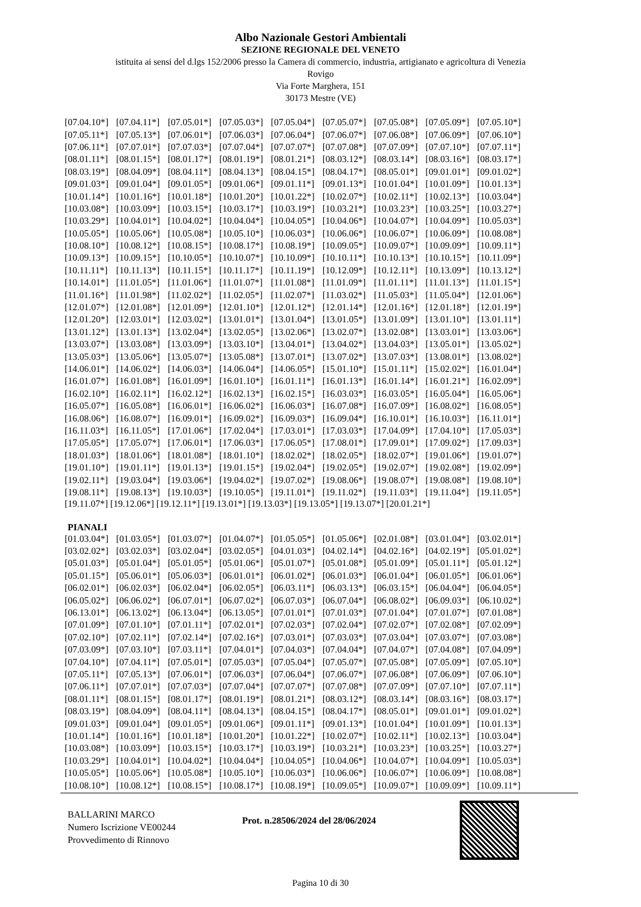Albo Nazionale Gestori Ambientali
SEZIONE REGIONALE DEL VENETO
istituita ai sensi del d.lgs 152/2006 presso la Camera di commercio, industria, artigianato e agricoltura di Venezia
Rovigo
Via Forte Marghera, 151
30173 Mestre (VE)
| [07.04.10*] | [07.04.11*] | [07.05.01*] | [07.05.03*] | [07.05.04*] | [07.05.07*] | [07.05.08*] | [07.05.09*] | [07.05.10*] |
| [07.05.11*] | [07.05.13*] | [07.06.01*] | [07.06.03*] | [07.06.04*] | [07.06.07*] | [07.06.08*] | [07.06.09*] | [07.06.10*] |
| [07.06.11*] | [07.07.01*] | [07.07.03*] | [07.07.04*] | [07.07.07*] | [07.07.08*] | [07.07.09*] | [07.07.10*] | [07.07.11*] |
| [08.01.11*] | [08.01.15*] | [08.01.17*] | [08.01.19*] | [08.01.21*] | [08.03.12*] | [08.03.14*] | [08.03.16*] | [08.03.17*] |
| [08.03.19*] | [08.04.09*] | [08.04.11*] | [08.04.13*] | [08.04.15*] | [08.04.17*] | [08.05.01*] | [09.01.01*] | [09.01.02*] |
| [09.01.03*] | [09.01.04*] | [09.01.05*] | [09.01.06*] | [09.01.11*] | [09.01.13*] | [10.01.04*] | [10.01.09*] | [10.01.13*] |
| [10.01.14*] | [10.01.16*] | [10.01.18*] | [10.01.20*] | [10.01.22*] | [10.02.07*] | [10.02.11*] | [10.02.13*] | [10.03.04*] |
| [10.03.08*] | [10.03.09*] | [10.03.15*] | [10.03.17*] | [10.03.19*] | [10.03.21*] | [10.03.23*] | [10.03.25*] | [10.03.27*] |
| [10.03.29*] | [10.04.01*] | [10.04.02*] | [10.04.04*] | [10.04.05*] | [10.04.06*] | [10.04.07*] | [10.04.09*] | [10.05.03*] |
| [10.05.05*] | [10.05.06*] | [10.05.08*] | [10.05.10*] | [10.06.03*] | [10.06.06*] | [10.06.07*] | [10.06.09*] | [10.08.08*] |
| [10.08.10*] | [10.08.12*] | [10.08.15*] | [10.08.17*] | [10.08.19*] | [10.09.05*] | [10.09.07*] | [10.09.09*] | [10.09.11*] |
| [10.09.13*] | [10.09.15*] | [10.10.05*] | [10.10.07*] | [10.10.09*] | [10.10.11*] | [10.10.13*] | [10.10.15*] | [10.11.09*] |
| [10.11.11*] | [10.11.13*] | [10.11.15*] | [10.11.17*] | [10.11.19*] | [10.12.09*] | [10.12.11*] | [10.13.09*] | [10.13.12*] |
| [10.14.01*] | [11.01.05*] | [11.01.06*] | [11.01.07*] | [11.01.08*] | [11.01.09*] | [11.01.11*] | [11.01.13*] | [11.01.15*] |
| [11.01.16*] | [11.01.98*] | [11.02.02*] | [11.02.05*] | [11.02.07*] | [11.03.02*] | [11.05.03*] | [11.05.04*] | [12.01.06*] |
| [12.01.07*] | [12.01.08*] | [12.01.09*] | [12.01.10*] | [12.01.12*] | [12.01.14*] | [12.01.16*] | [12.01.18*] | [12.01.19*] |
| [12.01.20*] | [12.03.01*] | [12.03.02*] | [13.01.01*] | [13.01.04*] | [13.01.05*] | [13.01.09*] | [13.01.10*] | [13.01.11*] |
| [13.01.12*] | [13.01.13*] | [13.02.04*] | [13.02.05*] | [13.02.06*] | [13.02.07*] | [13.02.08*] | [13.03.01*] | [13.03.06*] |
| [13.03.07*] | [13.03.08*] | [13.03.09*] | [13.03.10*] | [13.04.01*] | [13.04.02*] | [13.04.03*] | [13.05.01*] | [13.05.02*] |
| [13.05.03*] | [13.05.06*] | [13.05.07*] | [13.05.08*] | [13.07.01*] | [13.07.02*] | [13.07.03*] | [13.08.01*] | [13.08.02*] |
| [14.06.01*] | [14.06.02*] | [14.06.03*] | [14.06.04*] | [14.06.05*] | [15.01.10*] | [15.01.11*] | [15.02.02*] | [16.01.04*] |
| [16.01.07*] | [16.01.08*] | [16.01.09*] | [16.01.10*] | [16.01.11*] | [16.01.13*] | [16.01.14*] | [16.01.21*] | [16.02.09*] |
| [16.02.10*] | [16.02.11*] | [16.02.12*] | [16.02.13*] | [16.02.15*] | [16.03.03*] | [16.03.05*] | [16.05.04*] | [16.05.06*] |
| [16.05.07*] | [16.05.08*] | [16.06.01*] | [16.06.02*] | [16.06.03*] | [16.07.08*] | [16.07.09*] | [16.08.02*] | [16.08.05*] |
| [16.08.06*] | [16.08.07*] | [16.09.01*] | [16.09.02*] | [16.09.03*] | [16.09.04*] | [16.10.01*] | [16.10.03*] | [16.11.01*] |
| [16.11.03*] | [16.11.05*] | [17.01.06*] | [17.02.04*] | [17.03.01*] | [17.03.03*] | [17.04.09*] | [17.04.10*] | [17.05.03*] |
| [17.05.05*] | [17.05.07*] | [17.06.01*] | [17.06.03*] | [17.06.05*] | [17.08.01*] | [17.09.01*] | [17.09.02*] | [17.09.03*] |
| [18.01.03*] | [18.01.06*] | [18.01.08*] | [18.01.10*] | [18.02.02*] | [18.02.05*] | [18.02.07*] | [19.01.06*] | [19.01.07*] |
| [19.01.10*] | [19.01.11*] | [19.01.13*] | [19.01.15*] | [19.02.04*] | [19.02.05*] | [19.02.07*] | [19.02.08*] | [19.02.09*] |
| [19.02.11*] | [19.03.04*] | [19.03.06*] | [19.04.02*] | [19.07.02*] | [19.08.06*] | [19.08.07*] | [19.08.08*] | [19.08.10*] |
| [19.08.11*] | [19.08.13*] | [19.10.03*] | [19.10.05*] | [19.11.01*] | [19.11.02*] | [19.11.03*] | [19.11.04*] | [19.11.05*] |
[19.11.07*] [19.12.06*] [19.12.11*] [19.13.01*] [19.13.03*] [19.13.05*] [19.13.07*] [20.01.21*]
PIANALI
| [01.03.04*] | [01.03.05*] | [01.03.07*] | [01.04.07*] | [01.05.05*] | [01.05.06*] | [02.01.08*] | [03.01.04*] | [03.02.01*] |
| [03.02.02*] | [03.02.03*] | [03.02.04*] | [03.02.05*] | [04.01.03*] | [04.02.14*] | [04.02.16*] | [04.02.19*] | [05.01.02*] |
| [05.01.03*] | [05.01.04*] | [05.01.05*] | [05.01.06*] | [05.01.07*] | [05.01.08*] | [05.01.09*] | [05.01.11*] | [05.01.12*] |
| [05.01.15*] | [05.06.01*] | [05.06.03*] | [06.01.01*] | [06.01.02*] | [06.01.03*] | [06.01.04*] | [06.01.05*] | [06.01.06*] |
| [06.02.01*] | [06.02.03*] | [06.02.04*] | [06.02.05*] | [06.03.11*] | [06.03.13*] | [06.03.15*] | [06.04.04*] | [06.04.05*] |
| [06.05.02*] | [06.06.02*] | [06.07.01*] | [06.07.02*] | [06.07.03*] | [06.07.04*] | [06.08.02*] | [06.09.03*] | [06.10.02*] |
| [06.13.01*] | [06.13.02*] | [06.13.04*] | [06.13.05*] | [07.01.01*] | [07.01.03*] | [07.01.04*] | [07.01.07*] | [07.01.08*] |
| [07.01.09*] | [07.01.10*] | [07.01.11*] | [07.02.01*] | [07.02.03*] | [07.02.04*] | [07.02.07*] | [07.02.08*] | [07.02.09*] |
| [07.02.10*] | [07.02.11*] | [07.02.14*] | [07.02.16*] | [07.03.01*] | [07.03.03*] | [07.03.04*] | [07.03.07*] | [07.03.08*] |
| [07.03.09*] | [07.03.10*] | [07.03.11*] | [07.04.01*] | [07.04.03*] | [07.04.04*] | [07.04.07*] | [07.04.08*] | [07.04.09*] |
| [07.04.10*] | [07.04.11*] | [07.05.01*] | [07.05.03*] | [07.05.04*] | [07.05.07*] | [07.05.08*] | [07.05.09*] | [07.05.10*] |
| [07.05.11*] | [07.05.13*] | [07.06.01*] | [07.06.03*] | [07.06.04*] | [07.06.07*] | [07.06.08*] | [07.06.09*] | [07.06.10*] |
| [07.06.11*] | [07.07.01*] | [07.07.03*] | [07.07.04*] | [07.07.07*] | [07.07.08*] | [07.07.09*] | [07.07.10*] | [07.07.11*] |
| [08.01.11*] | [08.01.15*] | [08.01.17*] | [08.01.19*] | [08.01.21*] | [08.03.12*] | [08.03.14*] | [08.03.16*] | [08.03.17*] |
| [08.03.19*] | [08.04.09*] | [08.04.11*] | [08.04.13*] | [08.04.15*] | [08.04.17*] | [08.05.01*] | [09.01.01*] | [09.01.02*] |
| [09.01.03*] | [09.01.04*] | [09.01.05*] | [09.01.06*] | [09.01.11*] | [09.01.13*] | [10.01.04*] | [10.01.09*] | [10.01.13*] |
| [10.01.14*] | [10.01.16*] | [10.01.18*] | [10.01.20*] | [10.01.22*] | [10.02.07*] | [10.02.11*] | [10.02.13*] | [10.03.04*] |
| [10.03.08*] | [10.03.09*] | [10.03.15*] | [10.03.17*] | [10.03.19*] | [10.03.21*] | [10.03.23*] | [10.03.25*] | [10.03.27*] |
| [10.03.29*] | [10.04.01*] | [10.04.02*] | [10.04.04*] | [10.04.05*] | [10.04.06*] | [10.04.07*] | [10.04.09*] | [10.05.03*] |
| [10.05.05*] | [10.05.06*] | [10.05.08*] | [10.05.10*] | [10.06.03*] | [10.06.06*] | [10.06.07*] | [10.06.09*] | [10.08.08*] |
| [10.08.10*] | [10.08.12*] | [10.08.15*] | [10.08.17*] | [10.08.19*] | [10.09.05*] | [10.09.07*] | [10.09.09*] | [10.09.11*] |
BALLARINI MARCO
Numero Iscrizione VE00244
Provvedimento di Rinnovo
Prot. n.28506/2024 del 28/06/2024
Pagina 10 di 30